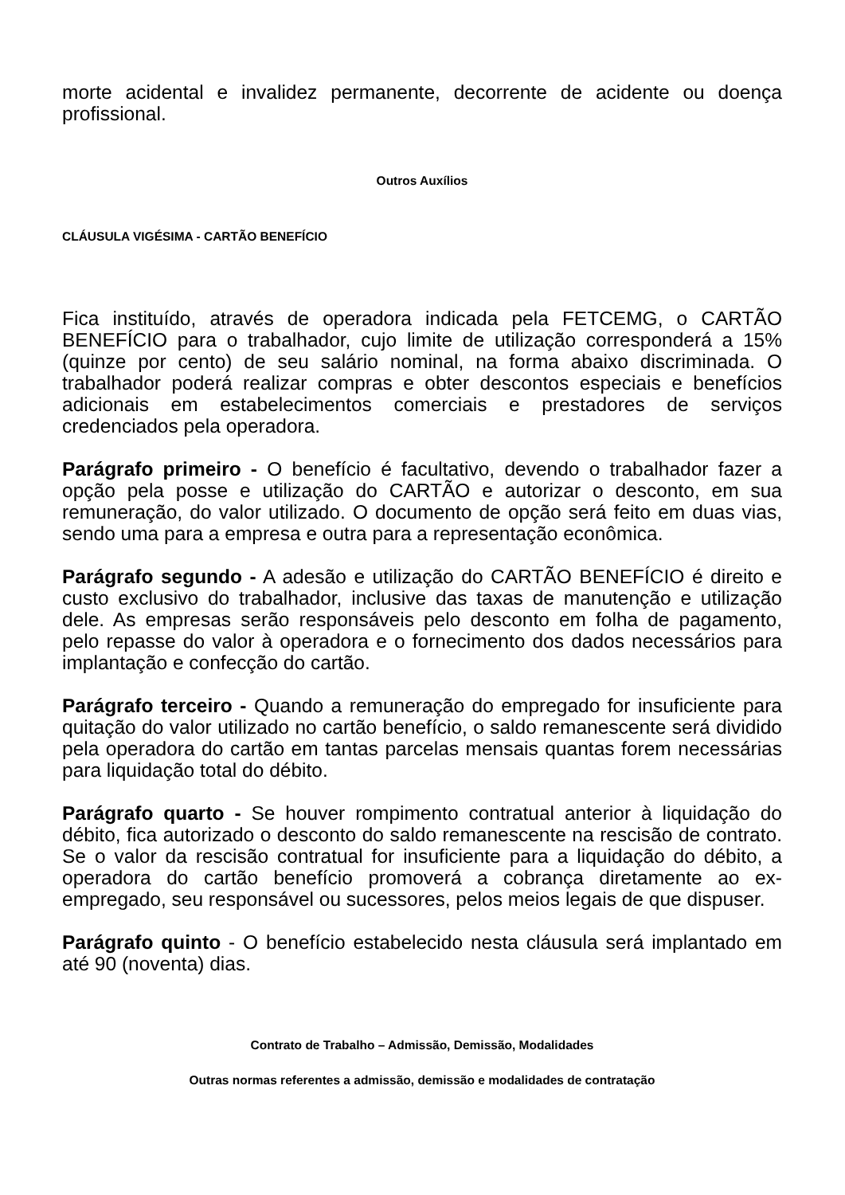morte acidental e invalidez permanente, decorrente de acidente ou doença profissional.
Outros Auxílios
CLÁUSULA VIGÉSIMA - CARTÃO BENEFÍCIO
Fica instituído, através de operadora indicada pela FETCEMG, o CARTÃO BENEFÍCIO para o trabalhador, cujo limite de utilização corresponderá a 15% (quinze por cento) de seu salário nominal, na forma abaixo discriminada. O trabalhador poderá realizar compras e obter descontos especiais e benefícios adicionais em estabelecimentos comerciais e prestadores de serviços credenciados pela operadora.
Parágrafo primeiro - O benefício é facultativo, devendo o trabalhador fazer a opção pela posse e utilização do CARTÃO e autorizar o desconto, em sua remuneração, do valor utilizado. O documento de opção será feito em duas vias, sendo uma para a empresa e outra para a representação econômica.
Parágrafo segundo - A adesão e utilização do CARTÃO BENEFÍCIO é direito e custo exclusivo do trabalhador, inclusive das taxas de manutenção e utilização dele. As empresas serão responsáveis pelo desconto em folha de pagamento, pelo repasse do valor à operadora e o fornecimento dos dados necessários para implantação e confecção do cartão.
Parágrafo terceiro - Quando a remuneração do empregado for insuficiente para quitação do valor utilizado no cartão benefício, o saldo remanescente será dividido pela operadora do cartão em tantas parcelas mensais quantas forem necessárias para liquidação total do débito.
Parágrafo quarto - Se houver rompimento contratual anterior à liquidação do débito, fica autorizado o desconto do saldo remanescente na rescisão de contrato. Se o valor da rescisão contratual for insuficiente para a liquidação do débito, a operadora do cartão benefício promoverá a cobrança diretamente ao ex-empregado, seu responsável ou sucessores, pelos meios legais de que dispuser.
Parágrafo quinto - O benefício estabelecido nesta cláusula será implantado em até 90 (noventa) dias.
Contrato de Trabalho – Admissão, Demissão, Modalidades
Outras normas referentes a admissão, demissão e modalidades de contratação